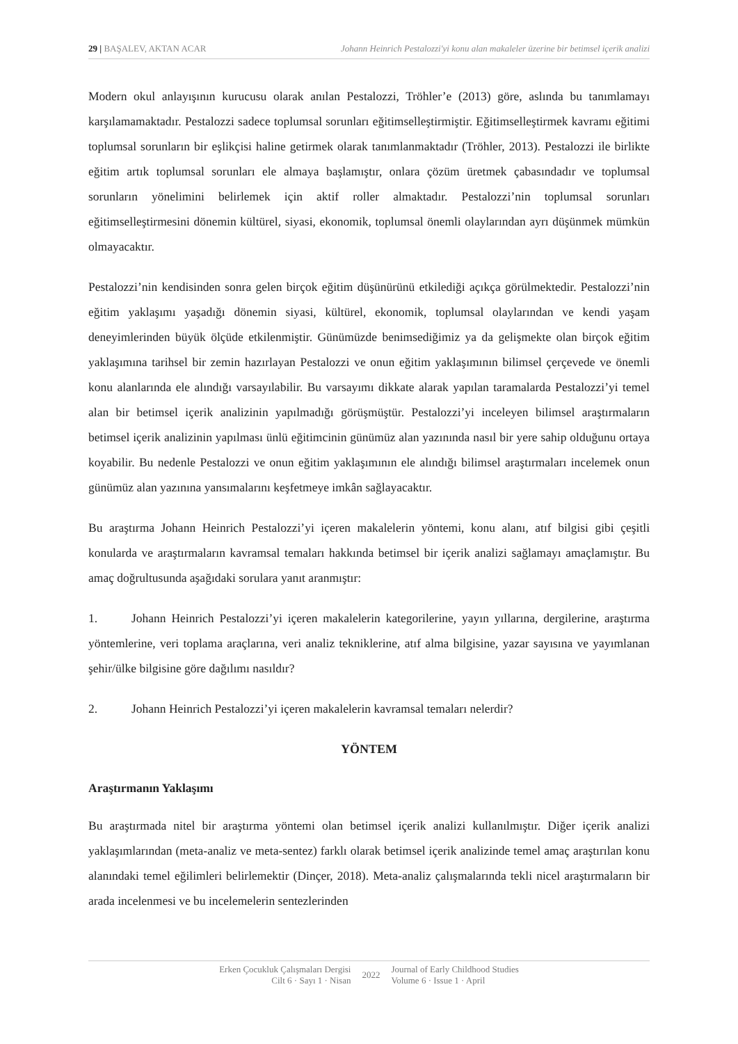29 | BAŞALEV, AKTAN ACAR Johann Heinrich Pestalozzi'yi konu alan makaleler üzerine bir betimsel içerik analizi
Modern okul anlayışının kurucusu olarak anılan Pestalozzi, Tröhler’e (2013) göre, aslında bu tanımlamayı karşılamamaktadır. Pestalozzi sadece toplumsal sorunları eğitimselleştirmiştir. Eğitimselleştirmek kavramı eğitimi toplumsal sorunların bir eşlikçisi haline getirmek olarak tanımlanmaktadır (Tröhler, 2013). Pestalozzi ile birlikte eğitim artık toplumsal sorunları ele almaya başlamıştır, onlara çözüm üretmek çabasındadır ve toplumsal sorunların yönelimini belirlemek için aktif roller almaktadır. Pestalozzi’nin toplumsal sorunları eğitimselleştirmesini dönemin kültürel, siyasi, ekonomik, toplumsal önemli olaylarından ayrı düşünmek mümkün olmayacaktır.
Pestalozzi’nin kendisinden sonra gelen birçok eğitim düşünürünü etkilediği açıkça görülmektedir. Pestalozzi’nin eğitim yaklaşımı yaşadığı dönemin siyasi, kültürel, ekonomik, toplumsal olaylarından ve kendi yaşam deneyimlerinden büyük ölçüde etkilenmiştir. Günümüzde benimsediğimiz ya da gelişmekte olan birçok eğitim yaklaşımına tarihsel bir zemin hazırlayan Pestalozzi ve onun eğitim yaklaşımının bilimsel çerçevede ve önemli konu alanlarında ele alındığı varsayılabilir. Bu varsayımı dikkate alarak yapılan taramalarda Pestalozzi’yi temel alan bir betimsel içerik analizinin yapılmadığı görüşmüştür. Pestalozzi’yi inceleyen bilimsel araştırmaların betimsel içerik analizinin yapılması ünlü eğitimcinin günümüz alan yazınında nasıl bir yere sahip olduğunu ortaya koyabilir. Bu nedenle Pestalozzi ve onun eğitim yaklaşımının ele alındığı bilimsel araştırmaları incelemek onun günümüz alan yazınına yansımalarını keşfetmeye imkân sağlayacaktır.
Bu araştırma Johann Heinrich Pestalozzi’yi içeren makalelerin yöntemi, konu alanı, atıf bilgisi gibi çeşitli konularda ve araştırmaların kavramsal temaları hakkında betimsel bir içerik analizi sağlamayı amaçlamıştır. Bu amaç doğrultusunda aşağıdaki sorulara yanıt aranmıştır:
1. Johann Heinrich Pestalozzi’yi içeren makalelerin kategorilerine, yayın yıllarına, dergilerine, araştırma yöntemlerine, veri toplama araçlarına, veri analiz tekniklerine, atıf alma bilgisine, yazar sayısına ve yayımlanan şehir/ülke bilgisine göre dağılımı nasıldır?
2. Johann Heinrich Pestalozzi’yi içeren makalelerin kavramsal temaları nelerdir?
YÖNTEM
Araştırmanın Yaklaşımı
Bu araştırmada nitel bir araştırma yöntemi olan betimsel içerik analizi kullanılmıştır. Diğer içerik analizi yaklaşımlarından (meta-analiz ve meta-sentez) farklı olarak betimsel içerik analizinde temel amaç araştırılan konu alanındaki temel eğilimleri belirlemektir (Dinçer, 2018). Meta-analiz çalışmalarında tekli nicel araştırmaların bir arada incelenmesi ve bu incelemelerin sentezlerinden
Erken Çocukluk Çalışmaları Dergisi
Cilt 6 · Sayı 1 · Nisan
2022
Journal of Early Childhood Studies
Volume 6 · Issue 1 · April